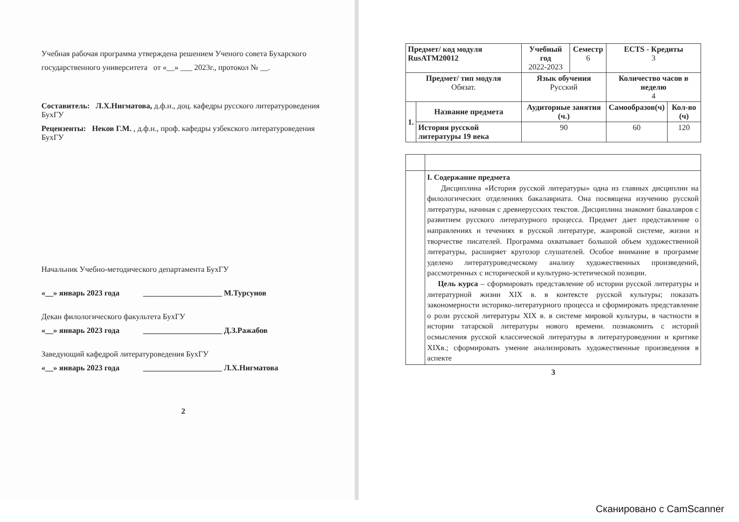Учебная рабочая программа утверждена решением Ученого совета Бухарского государственного университета от «__» ___ 2023г., протокол № __.
Составитель: Л.Х.Нигматова, д.ф.н., доц. кафедры русского литературоведения БухГУ
Рецензенты: Неков Г.М. , д.ф.н., проф. кафедры узбекского литературоведения БухГУ
Начальник Учебно-методического департамента БухГУ
«__» январь 2023 года ____________________ М.Турсунов
Декан филологического факультета БухГУ
«__» январь 2023 года ____________________ Д.З.Ражабов
Заведующий кафедрой литературоведения БухГУ
«__» январь 2023 года ____________________ Л.Х.Нигматова
2
| Предмет/ код модуля RusATM20012 | | Учебный год 2022-2023 | Семестр 6 | ECTS - Кредиты 3 | |
| Предмет/ тип модуля Обязат. | | Язык обучения Русский | | Количество часов в неделю 4 | |
| 1. | Название предмета | Аудиторные занятия (ч.) | | Самообразов(ч) | Кол-во (ч) |
| | История русской литературы 19 века | 90 | | 60 | 120 |
| | I. Содержание предмета Дисциплина «История русской литературы» одна из главных дисциплин на филологических отделениях бакалавриата. Она посвящена изучению русской литературы, начиная с древнерусских текстов. Дисциплина знакомит бакалавров с развитием русского литературного процесса. Предмет дает представление о направлениях и течениях в русской литературе, жанровой системе, жизни и творчестве писателей. Программа охватывает большой объем художественной литературы, расширяет кругозор слушателей. Особое внимание в программе уделено литературоведческому анализу художественных произведений, рассмотренных с исторической и культурно-эстетической позиции. Цель курса – сформировать представление об истории русской литературы и литературной жизни XIX в. в контексте русской культуры; показать закономерности историко-литературного процесса и сформировать представление о роли русской литературы XIX в. в системе мировой культуры, в частности в истории татарской литературы нового времени. познакомить с историй осмысления русской классической литературы в литературоведении и критике XIXв.; сформировать умение анализировать художественные произведения в аспекте |
3
Сканировано с CamScanner